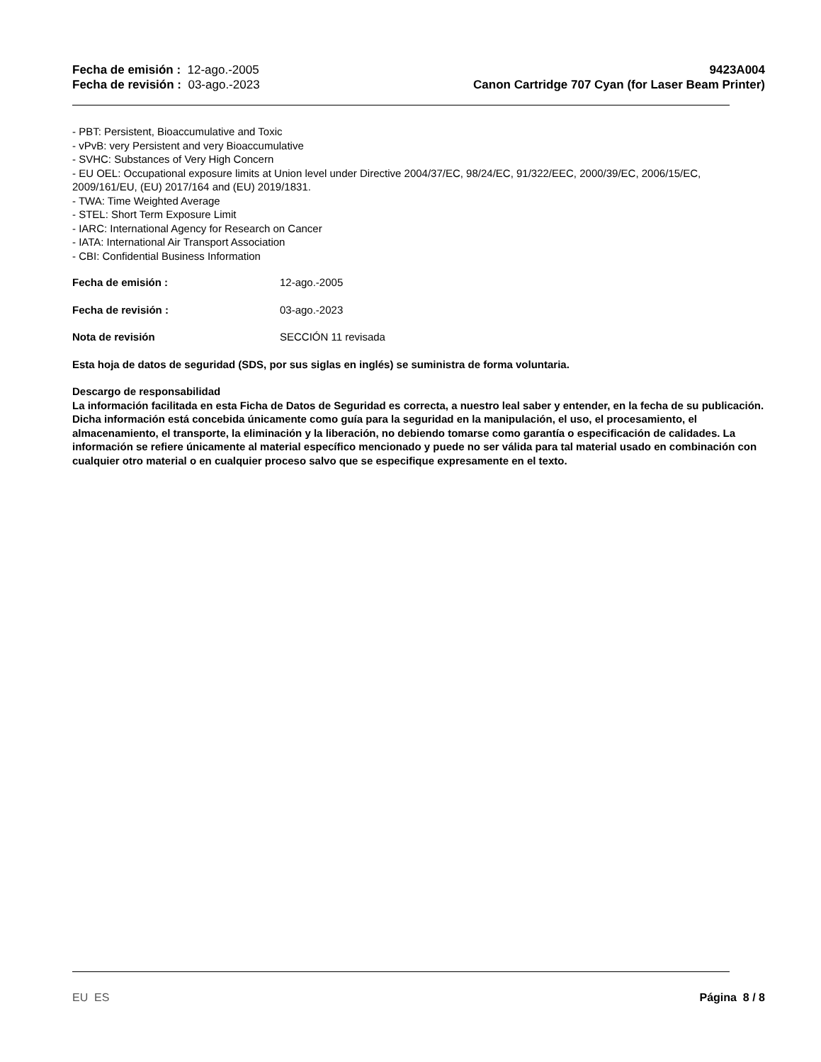Fecha de emisión : 12-ago.-2005
Fecha de revisión : 03-ago.-2023
9423A004
Canon Cartridge 707 Cyan (for Laser Beam Printer)
- PBT: Persistent, Bioaccumulative and Toxic
- vPvB: very Persistent and very Bioaccumulative
- SVHC: Substances of Very High Concern
- EU OEL: Occupational exposure limits at Union level under Directive 2004/37/EC, 98/24/EC, 91/322/EEC, 2000/39/EC, 2006/15/EC, 2009/161/EU, (EU) 2017/164 and (EU) 2019/1831.
- TWA: Time Weighted Average
- STEL: Short Term Exposure Limit
- IARC: International Agency for Research on Cancer
- IATA: International Air Transport Association
- CBI: Confidential Business Information
Fecha de emisión : 12-ago.-2005
Fecha de revisión : 03-ago.-2023
Nota de revisión SECCIÓN 11 revisada
Esta hoja de datos de seguridad (SDS, por sus siglas en inglés) se suministra de forma voluntaria.
Descargo de responsabilidad
La información facilitada en esta Ficha de Datos de Seguridad es correcta, a nuestro leal saber y entender, en la fecha de su publicación. Dicha información está concebida únicamente como guía para la seguridad en la manipulación, el uso, el procesamiento, el almacenamiento, el transporte, la eliminación y la liberación, no debiendo tomarse como garantía o especificación de calidades. La información se refiere únicamente al material específico mencionado y puede no ser válida para tal material usado en combinación con cualquier otro material o en cualquier proceso salvo que se especifique expresamente en el texto.
EU ES Página 8 / 8